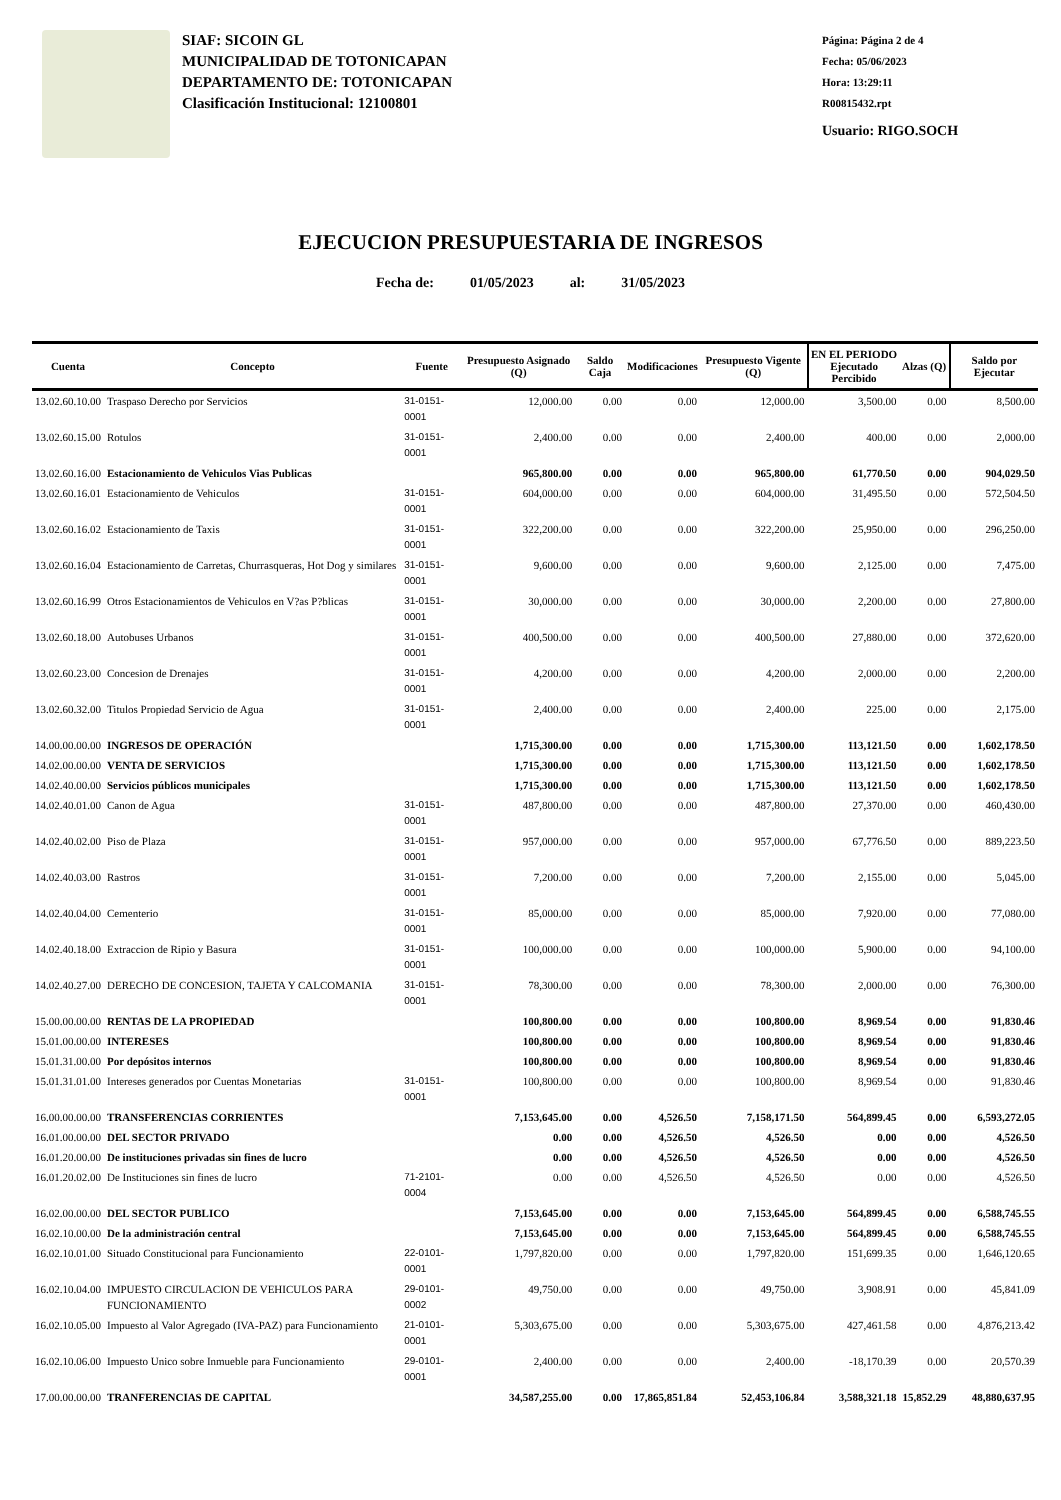SIAF: SICOIN GL
MUNICIPALIDAD DE TOTONICAPAN
DEPARTAMENTO DE: TOTONICAPAN
Clasificación Institucional: 12100801
Página: Página 2 de 4
Fecha: 05/06/2023
Hora: 13:29:11
R00815432.rpt
Usuario: RIGO.SOCH
EJECUCION PRESUPUESTARIA DE INGRESOS
Fecha de: 01/05/2023 al: 31/05/2023
| Cuenta | Concepto | Fuente | Presupuesto Asignado (Q) | Saldo Caja | Modificaciones | Presupuesto Vigente (Q) | EN EL PERIODO Ejecutado Percibido | Alzas (Q) | Saldo por Ejecutar |
| --- | --- | --- | --- | --- | --- | --- | --- | --- | --- |
| 13.02.60.10.00 | Traspaso Derecho por Servicios | 31-0151-0001 | 12,000.00 | 0.00 | 0.00 | 12,000.00 | 3,500.00 | 0.00 | 8,500.00 |
| 13.02.60.15.00 | Rotulos | 31-0151-0001 | 2,400.00 | 0.00 | 0.00 | 2,400.00 | 400.00 | 0.00 | 2,000.00 |
| 13.02.60.16.00 | Estacionamiento de Vehiculos Vias Publicas | | 965,800.00 | 0.00 | 0.00 | 965,800.00 | 61,770.50 | 0.00 | 904,029.50 |
| 13.02.60.16.01 | Estacionamiento de Vehiculos | 31-0151-0001 | 604,000.00 | 0.00 | 0.00 | 604,000.00 | 31,495.50 | 0.00 | 572,504.50 |
| 13.02.60.16.02 | Estacionamiento de Taxis | 31-0151-0001 | 322,200.00 | 0.00 | 0.00 | 322,200.00 | 25,950.00 | 0.00 | 296,250.00 |
| 13.02.60.16.04 | Estacionamiento de Carretas, Churrasqueras, Hot Dog y similares | 31-0151-0001 | 9,600.00 | 0.00 | 0.00 | 9,600.00 | 2,125.00 | 0.00 | 7,475.00 |
| 13.02.60.16.99 | Otros Estacionamientos de Vehiculos en V?as P?blicas | 31-0151-0001 | 30,000.00 | 0.00 | 0.00 | 30,000.00 | 2,200.00 | 0.00 | 27,800.00 |
| 13.02.60.18.00 | Autobuses Urbanos | 31-0151-0001 | 400,500.00 | 0.00 | 0.00 | 400,500.00 | 27,880.00 | 0.00 | 372,620.00 |
| 13.02.60.23.00 | Concesion de Drenajes | 31-0151-0001 | 4,200.00 | 0.00 | 0.00 | 4,200.00 | 2,000.00 | 0.00 | 2,200.00 |
| 13.02.60.32.00 | Titulos Propiedad Servicio de Agua | 31-0151-0001 | 2,400.00 | 0.00 | 0.00 | 2,400.00 | 225.00 | 0.00 | 2,175.00 |
| 14.00.00.00.00 | INGRESOS DE OPERACIÓN | | 1,715,300.00 | 0.00 | 0.00 | 1,715,300.00 | 113,121.50 | 0.00 | 1,602,178.50 |
| 14.02.00.00.00 | VENTA DE SERVICIOS | | 1,715,300.00 | 0.00 | 0.00 | 1,715,300.00 | 113,121.50 | 0.00 | 1,602,178.50 |
| 14.02.40.00.00 | Servicios públicos municipales | | 1,715,300.00 | 0.00 | 0.00 | 1,715,300.00 | 113,121.50 | 0.00 | 1,602,178.50 |
| 14.02.40.01.00 | Canon de Agua | 31-0151-0001 | 487,800.00 | 0.00 | 0.00 | 487,800.00 | 27,370.00 | 0.00 | 460,430.00 |
| 14.02.40.02.00 | Piso de Plaza | 31-0151-0001 | 957,000.00 | 0.00 | 0.00 | 957,000.00 | 67,776.50 | 0.00 | 889,223.50 |
| 14.02.40.03.00 | Rastros | 31-0151-0001 | 7,200.00 | 0.00 | 0.00 | 7,200.00 | 2,155.00 | 0.00 | 5,045.00 |
| 14.02.40.04.00 | Cementerio | 31-0151-0001 | 85,000.00 | 0.00 | 0.00 | 85,000.00 | 7,920.00 | 0.00 | 77,080.00 |
| 14.02.40.18.00 | Extraccion de Ripio y Basura | 31-0151-0001 | 100,000.00 | 0.00 | 0.00 | 100,000.00 | 5,900.00 | 0.00 | 94,100.00 |
| 14.02.40.27.00 | DERECHO DE CONCESION, TAJETA Y CALCOMANIA | 31-0151-0001 | 78,300.00 | 0.00 | 0.00 | 78,300.00 | 2,000.00 | 0.00 | 76,300.00 |
| 15.00.00.00.00 | RENTAS DE LA PROPIEDAD | | 100,800.00 | 0.00 | 0.00 | 100,800.00 | 8,969.54 | 0.00 | 91,830.46 |
| 15.01.00.00.00 | INTERESES | | 100,800.00 | 0.00 | 0.00 | 100,800.00 | 8,969.54 | 0.00 | 91,830.46 |
| 15.01.31.00.00 | Por depósitos internos | | 100,800.00 | 0.00 | 0.00 | 100,800.00 | 8,969.54 | 0.00 | 91,830.46 |
| 15.01.31.01.00 | Intereses generados por Cuentas Monetarias | 31-0151-0001 | 100,800.00 | 0.00 | 0.00 | 100,800.00 | 8,969.54 | 0.00 | 91,830.46 |
| 16.00.00.00.00 | TRANSFERENCIAS CORRIENTES | | 7,153,645.00 | 0.00 | 4,526.50 | 7,158,171.50 | 564,899.45 | 0.00 | 6,593,272.05 |
| 16.01.00.00.00 | DEL SECTOR PRIVADO | | 0.00 | 0.00 | 4,526.50 | 4,526.50 | 0.00 | 0.00 | 4,526.50 |
| 16.01.20.00.00 | De instituciones privadas sin fines de lucro | | 0.00 | 0.00 | 4,526.50 | 4,526.50 | 0.00 | 0.00 | 4,526.50 |
| 16.01.20.02.00 | De Instituciones sin fines de lucro | 71-2101-0004 | 0.00 | 0.00 | 4,526.50 | 4,526.50 | 0.00 | 0.00 | 4,526.50 |
| 16.02.00.00.00 | DEL SECTOR PUBLICO | | 7,153,645.00 | 0.00 | 0.00 | 7,153,645.00 | 564,899.45 | 0.00 | 6,588,745.55 |
| 16.02.10.00.00 | De la administración central | | 7,153,645.00 | 0.00 | 0.00 | 7,153,645.00 | 564,899.45 | 0.00 | 6,588,745.55 |
| 16.02.10.01.00 | Situado Constitucional para Funcionamiento | 22-0101-0001 | 1,797,820.00 | 0.00 | 0.00 | 1,797,820.00 | 151,699.35 | 0.00 | 1,646,120.65 |
| 16.02.10.04.00 | IMPUESTO CIRCULACION DE VEHICULOS PARA FUNCIONAMIENTO | 29-0101-0002 | 49,750.00 | 0.00 | 0.00 | 49,750.00 | 3,908.91 | 0.00 | 45,841.09 |
| 16.02.10.05.00 | Impuesto al Valor Agregado (IVA-PAZ) para Funcionamiento | 21-0101-0001 | 5,303,675.00 | 0.00 | 0.00 | 5,303,675.00 | 427,461.58 | 0.00 | 4,876,213.42 |
| 16.02.10.06.00 | Impuesto Unico sobre Inmueble para Funcionamiento | 29-0101-0001 | 2,400.00 | 0.00 | 0.00 | 2,400.00 | -18,170.39 | 0.00 | 20,570.39 |
| 17.00.00.00.00 | TRANFERENCIAS DE CAPITAL | | 34,587,255.00 | 0.00 | 17,865,851.84 | 52,453,106.84 | 3,588,321.18 | 15,852.29 | 48,880,637.95 |